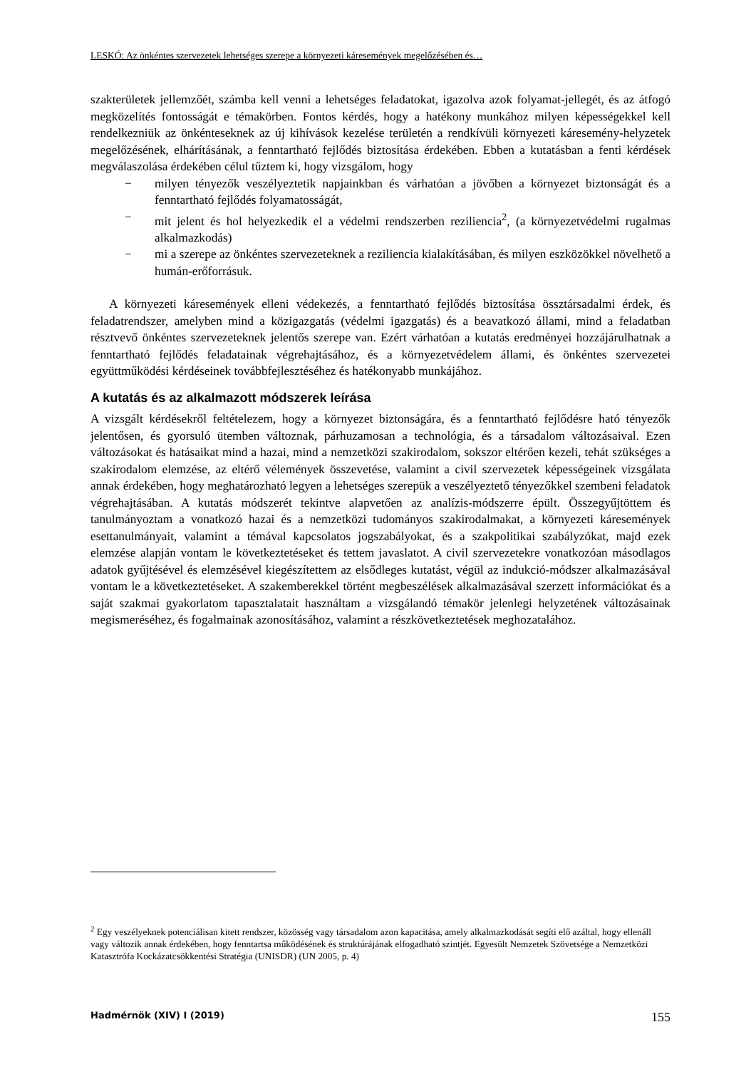LESKÓ: Az önkéntes szervezetek lehetséges szerepe a környezeti káresemények megelőzésében és…
szakterületek jellemzőét, számba kell venni a lehetséges feladatokat, igazolva azok folyamat-jellegét, és az átfogó megközelítés fontosságát e témakörben. Fontos kérdés, hogy a hatékony munkához milyen képességekkel kell rendelkezniük az önkénteseknek az új kihívások kezelése területén a rendkívüli környezeti káresemény-helyzetek megelőzésének, elhárításának, a fenntartható fejlődés biztosítása érdekében. Ebben a kutatásban a fenti kérdések megválaszolása érdekében célul tűztem ki, hogy vizsgálom, hogy
− milyen tényezők veszélyeztetik napjainkban és várhatóan a jövőben a környezet biztonságát és a fenntartható fejlődés folyamatosságát,
− mit jelent és hol helyezkedik el a védelmi rendszerben reziliencia<sup>2</sup>, (a környezetvédelmi rugalmas alkalmazkodás)
− mi a szerepe az önkéntes szervezeteknek a reziliencia kialakításában, és milyen eszközökkel növelhető a humán-erőforrásuk.
A környezeti káresemények elleni védekezés, a fenntartható fejlődés biztosítása össztársadalmi érdek, és feladatrendszer, amelyben mind a közigazgatás (védelmi igazgatás) és a beavatkozó állami, mind a feladatban résztvevő önkéntes szervezeteknek jelentős szerepe van. Ezért várhatóan a kutatás eredményei hozzájárulhatnak a fenntartható fejlődés feladatainak végrehajtásához, és a környezetvédelem állami, és önkéntes szervezetei együttműködési kérdéseinek továbbfejlesztéséhez és hatékonyabb munkájához.
A kutatás és az alkalmazott módszerek leírása
A vizsgált kérdésekről feltételezem, hogy a környezet biztonságára, és a fenntartható fejlődésre ható tényezők jelentősen, és gyorsuló ütemben változnak, párhuzamosan a technológia, és a társadalom változásaival. Ezen változásokat és hatásaikat mind a hazai, mind a nemzetközi szakirodalom, sokszor eltérően kezeli, tehát szükséges a szakirodalom elemzése, az eltérő vélemények összevetése, valamint a civil szervezetek képességeinek vizsgálata annak érdekében, hogy meghatározható legyen a lehetséges szerepük a veszélyeztető tényezőkkel szembeni feladatok végrehajtásában. A kutatás módszerét tekintve alapvetően az analízis-módszerre épült. Összegyűjtöttem és tanulmányoztam a vonatkozó hazai és a nemzetközi tudományos szakirodalmakat, a környezeti káresemények esettanulmányait, valamint a témával kapcsolatos jogszabályokat, és a szakpolitikai szabályzókat, majd ezek elemzése alapján vontam le következtetéseket és tettem javaslatot. A civil szervezetekre vonatkozóan másodlagos adatok gyűjtésével és elemzésével kiegészítettem az elsődleges kutatást, végül az indukció-módszer alkalmazásával vontam le a következtetéseket. A szakemberekkel történt megbeszélések alkalmazásával szerzett információkat és a saját szakmai gyakorlatom tapasztalatait használtam a vizsgálandó témakör jelenlegi helyzetének változásainak megismeréséhez, és fogalmainak azonosításához, valamint a részkövetkeztetések meghozatalához.
<sup>2</sup> Egy veszélyeknek potenciálisan kitett rendszer, közösség vagy társadalom azon kapacitása, amely alkalmazkodását segíti elő azáltal, hogy ellenáll vagy változik annak érdekében, hogy fenntartsa működésének és struktúrájának elfogadható szintjét. Egyesült Nemzetek Szövetsége a Nemzetközi Katasztrófa Kockázatcsökkentési Stratégia (UNISDR) (UN 2005, p. 4)
Hadmérnök (XIV) I (2019) 155